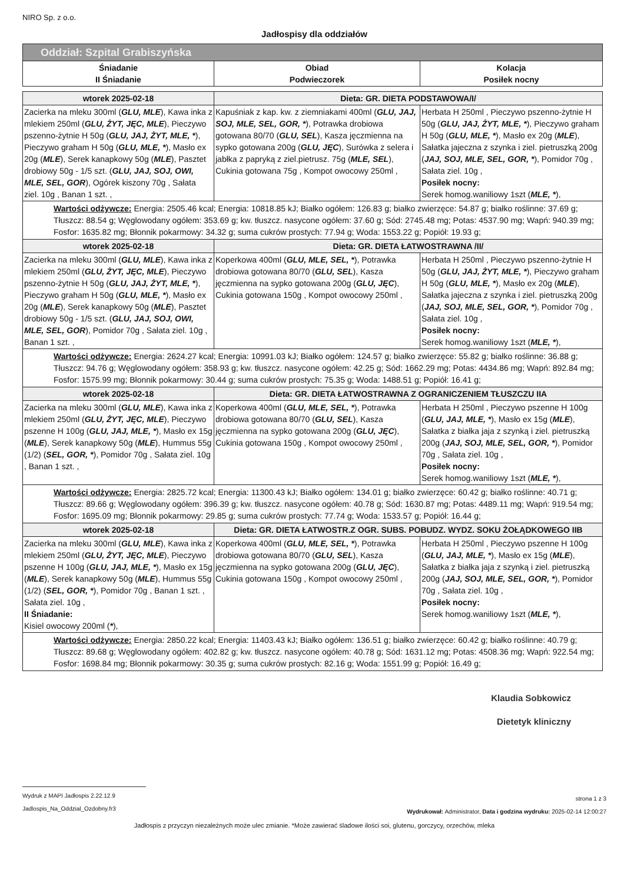NIRO Sp. z o.o.
Jadłospisy dla oddziałów
| Oddział: Szpital Grabiszyńska | | |
| Śniadanie II Śniadanie | Obiad Podwieczorek | Kolacja Posiłek nocny |
| wtorek 2025-02-18 | Dieta: GR. DIETA PODSTAWOWA/I/ | |
| Zacierka na mleku 300ml ( GLU, MLE ), Kawa inka z mlekiem 250ml ( GLU, ŻYT, JĘC, MLE ), Pieczywo pszenno-żytnie H 50g ( GLU, JAJ, ŻYT, MLE, * ), Pieczywo graham H 50g ( GLU, MLE, * ), Masło ex 20g ( MLE ), Serek kanapkowy 50g ( MLE ), Pasztet drobiowy 50g - 1/5 szt. ( GLU, JAJ, SOJ, OWI, MLE, SEL, GOR ), Ogórek kiszony 70g , Sałata ziel. 10g , Banan 1 szt. , | Kapuśniak z kap. kw. z ziemniakami 400ml ( GLU, JAJ, SOJ, MLE, SEL, GOR, * ), Potrawka drobiowa gotowana 80/70 ( GLU, SEL ), Kasza jęczmienna na sypko gotowana 200g ( GLU, JĘC ), Surówka z selera i jabłka z papryką z ziel.pietrusz. 75g ( MLE, SEL ), Cukinia gotowana 75g , Kompot owocowy 250ml , | Herbata H 250ml , Pieczywo pszenno-żytnie H 50g ( GLU, JAJ, ŻYT, MLE, * ), Pieczywo graham H 50g ( GLU, MLE, * ), Masło ex 20g ( MLE ), Sałatka jajeczna z szynka i ziel. pietruszką 200g ( JAJ, SOJ, MLE, SEL, GOR, * ), Pomidor 70g , Sałata ziel. 10g , Posiłek nocny: Serek homog.waniliowy 1szt ( MLE, * ), |
| Wartości odżywcze: Energia: 2505.46 kcal; Energia: 10818.85 kJ; Białko ogółem: 126.83 g; białko zwierzęce: 54.87 g; białko roślinne: 37.69 g; Tłuszcz: 88.54 g; Węglowodany ogółem: 353.69 g; kw. tłuszcz. nasycone ogółem: 37.60 g; Sód: 2745.48 mg; Potas: 4537.90 mg; Wapń: 940.39 mg; Fosfor: 1635.82 mg; Błonnik pokarmowy: 34.32 g; suma cukrów prostych: 77.94 g; Woda: 1553.22 g; Popiół: 19.93 g; | | |
| wtorek 2025-02-18 | Dieta: GR. DIETA ŁATWOSTRAWNA /II/ | |
| Zacierka na mleku 300ml ( GLU, MLE ), Kawa inka z mlekiem 250ml ( GLU, ŻYT, JĘC, MLE ), Pieczywo pszenno-żytnie H 50g ( GLU, JAJ, ŻYT, MLE, * ), Pieczywo graham H 50g ( GLU, MLE, * ), Masło ex 20g ( MLE ), Serek kanapkowy 50g ( MLE ), Pasztet drobiowy 50g - 1/5 szt. ( GLU, JAJ, SOJ, OWI, MLE, SEL, GOR ), Pomidor 70g , Sałata ziel. 10g , Banan 1 szt. , | Koperkowa 400ml ( GLU, MLE, SEL, * ), Potrawka drobiowa gotowana 80/70 ( GLU, SEL ), Kasza jęczmienna na sypko gotowana 200g ( GLU, JĘC ), Cukinia gotowana 150g , Kompot owocowy 250ml , | Herbata H 250ml , Pieczywo pszenno-żytnie H 50g ( GLU, JAJ, ŻYT, MLE, * ), Pieczywo graham H 50g ( GLU, MLE, * ), Masło ex 20g ( MLE ), Sałatka jajeczna z szynka i ziel. pietruszką 200g ( JAJ, SOJ, MLE, SEL, GOR, * ), Pomidor 70g , Sałata ziel. 10g , Posiłek nocny: Serek homog.waniliowy 1szt ( MLE, * ), |
| Wartości odżywcze: Energia: 2624.27 kcal; Energia: 10991.03 kJ; Białko ogółem: 124.57 g; białko zwierzęce: 55.82 g; białko roślinne: 36.88 g; Tłuszcz: 94.76 g; Węglowodany ogółem: 358.93 g; kw. tłuszcz. nasycone ogółem: 42.25 g; Sód: 1662.29 mg; Potas: 4434.86 mg; Wapń: 892.84 mg; Fosfor: 1575.99 mg; Błonnik pokarmowy: 30.44 g; suma cukrów prostych: 75.35 g; Woda: 1488.51 g; Popiół: 16.41 g; | | |
| wtorek 2025-02-18 | Dieta: GR. DIETA ŁATWOSTRAWNA Z OGRANICZENIEM TŁUSZCZU IIA | |
| Zacierka na mleku 300ml ( GLU, MLE ), Kawa inka z mlekiem 250ml ( GLU, ŻYT, JĘC, MLE ), Pieczywo pszenne H 100g ( GLU, JAJ, MLE, * ), Masło ex 15g ( MLE ), Serek kanapkowy 50g ( MLE ), Hummus 55g (1/2) ( SEL, GOR, * ), Pomidor 70g , Sałata ziel. 10g , Banan 1 szt. , | Koperkowa 400ml ( GLU, MLE, SEL, * ), Potrawka drobiowa gotowana 80/70 ( GLU, SEL ), Kasza jęczmienna na sypko gotowana 200g ( GLU, JĘC ), Cukinia gotowana 150g , Kompot owocowy 250ml , | Herbata H 250ml , Pieczywo pszenne H 100g ( GLU, JAJ, MLE, * ), Masło ex 15g ( MLE ), Sałatka z białka jaja z szynką i ziel. pietruszką 200g ( JAJ, SOJ, MLE, SEL, GOR, * ), Pomidor 70g , Sałata ziel. 10g , Posiłek nocny: Serek homog.waniliowy 1szt ( MLE, * ), |
| Wartości odżywcze: Energia: 2825.72 kcal; Energia: 11300.43 kJ; Białko ogółem: 134.01 g; białko zwierzęce: 60.42 g; białko roślinne: 40.71 g; Tłuszcz: 89.66 g; Węglowodany ogółem: 396.39 g; kw. tłuszcz. nasycone ogółem: 40.78 g; Sód: 1630.87 mg; Potas: 4489.11 mg; Wapń: 919.54 mg; Fosfor: 1695.09 mg; Błonnik pokarmowy: 29.85 g; suma cukrów prostych: 77.74 g; Woda: 1533.57 g; Popiół: 16.44 g; | | |
| wtorek 2025-02-18 | Dieta: GR. DIETA ŁATWOSTR.Z OGR. SUBS. POBUDZ. WYDZ. SOKU ŻOŁĄDKOWEGO IIB | |
| Zacierka na mleku 300ml ( GLU, MLE ), Kawa inka z mlekiem 250ml ( GLU, ŻYT, JĘC, MLE ), Pieczywo pszenne H 100g ( GLU, JAJ, MLE, * ), Masło ex 15g ( MLE ), Serek kanapkowy 50g ( MLE ), Hummus 55g (1/2) ( SEL, GOR, * ), Pomidor 70g , Banan 1 szt. , Sałata ziel. 10g , II Śniadanie: Kisiel owocowy 200ml ( * ), | Koperkowa 400ml ( GLU, MLE, SEL, * ), Potrawka drobiowa gotowana 80/70 ( GLU, SEL ), Kasza jęczmienna na sypko gotowana 200g ( GLU, JĘC ), Cukinia gotowana 150g , Kompot owocowy 250ml , | Herbata H 250ml , Pieczywo pszenne H 100g ( GLU, JAJ, MLE, * ), Masło ex 15g ( MLE ), Sałatka z białka jaja z szynką i ziel. pietruszką 200g ( JAJ, SOJ, MLE, SEL, GOR, * ), Pomidor 70g , Sałata ziel. 10g , Posiłek nocny: Serek homog.waniliowy 1szt ( MLE, * ), |
| Wartości odżywcze: Energia: 2850.22 kcal; Energia: 11403.43 kJ; Białko ogółem: 136.51 g; białko zwierzęce: 60.42 g; białko roślinne: 40.79 g; Tłuszcz: 89.68 g; Węglowodany ogółem: 402.82 g; kw. tłuszcz. nasycone ogółem: 40.78 g; Sód: 1631.12 mg; Potas: 4508.36 mg; Wapń: 922.54 mg; Fosfor: 1698.84 mg; Błonnik pokarmowy: 30.35 g; suma cukrów prostych: 82.16 g; Woda: 1551.99 g; Popiół: 16.49 g; | | |
Klaudia Sobkowicz
Dietetyk kliniczny
Wydruk z MAPI Jadłospis 2.22.12.9
Jadlospis_Na_Oddzial_Ozdobny.fr3
strona 1 z 3
Wydrukował: Administrator, Data i godzina wydruku: 2025-02-14 12:00:27
Jadłospis z przyczyn niezależnych może ulec zmianie. *Może zawierać śladowe ilości soi, glutenu, gorczycy, orzechów, mleka